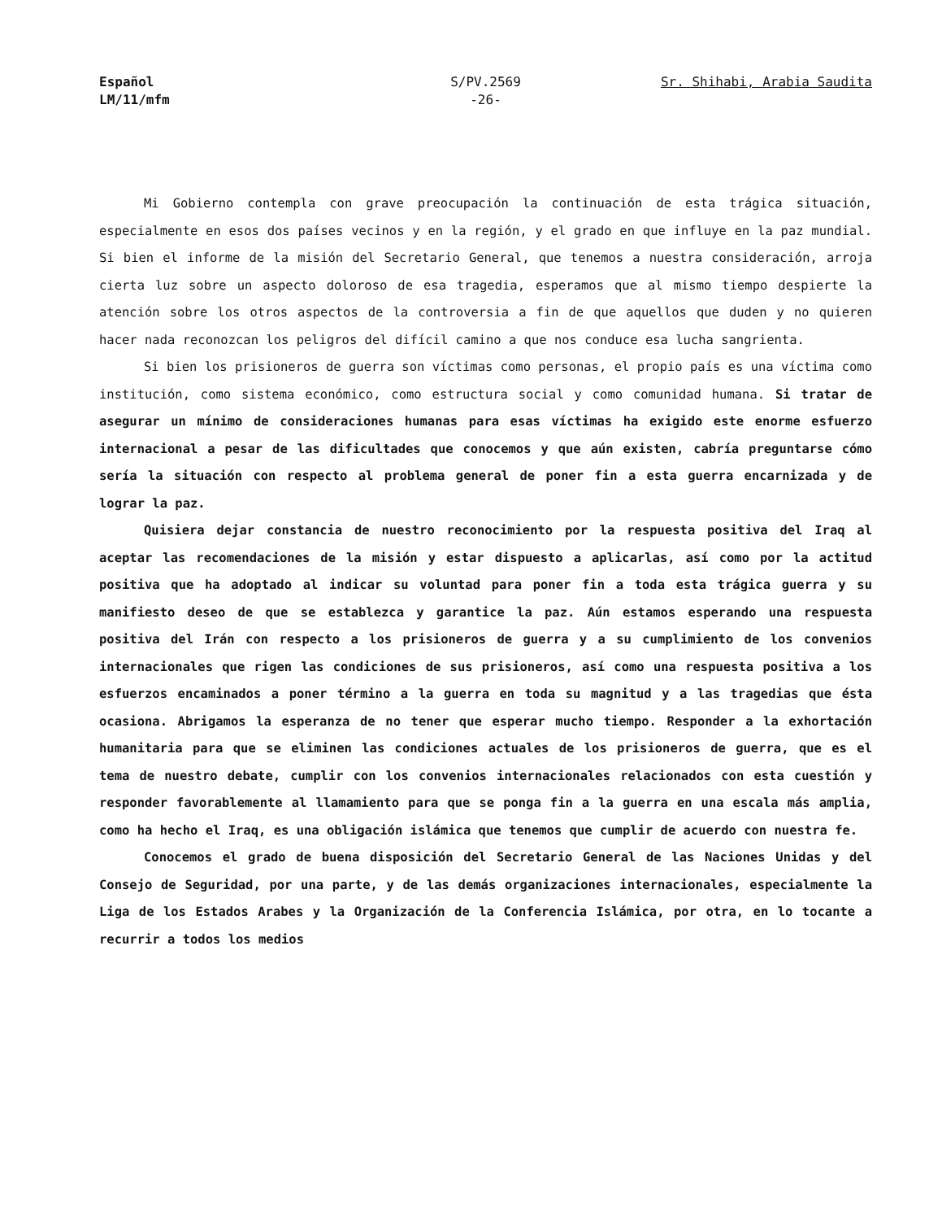Español
LM/11/mfm
S/PV.2569
-26-
Sr. Shihabi, Arabia Saudita
Mi Gobierno contempla con grave preocupación la continuación de esta trágica situación, especialmente en esos dos países vecinos y en la región, y el grado en que influye en la paz mundial. Si bien el informe de la misión del Secretario General, que tenemos a nuestra consideración, arroja cierta luz sobre un aspecto doloroso de esa tragedia, esperamos que al mismo tiempo despierte la atención sobre los otros aspectos de la controversia a fin de que aquellos que duden y no quieren hacer nada reconozcan los peligros del difícil camino a que nos conduce esa lucha sangrienta.
Si bien los prisioneros de guerra son víctimas como personas, el propio país es una víctima como institución, como sistema económico, como estructura social y como comunidad humana. Si tratar de asegurar un mínimo de consideraciones humanas para esas víctimas ha exigido este enorme esfuerzo internacional a pesar de las dificultades que conocemos y que aún existen, cabría preguntarse cómo sería la situación con respecto al problema general de poner fin a esta guerra encarnizada y de lograr la paz.
Quisiera dejar constancia de nuestro reconocimiento por la respuesta positiva del Iraq al aceptar las recomendaciones de la misión y estar dispuesto a aplicarlas, así como por la actitud positiva que ha adoptado al indicar su voluntad para poner fin a toda esta trágica guerra y su manifiesto deseo de que se establezca y garantice la paz. Aún estamos esperando una respuesta positiva del Irán con respecto a los prisioneros de guerra y a su cumplimiento de los convenios internacionales que rigen las condiciones de sus prisioneros, así como una respuesta positiva a los esfuerzos encaminados a poner término a la guerra en toda su magnitud y a las tragedias que ésta ocasiona. Abrigamos la esperanza de no tener que esperar mucho tiempo. Responder a la exhortación humanitaria para que se eliminen las condiciones actuales de los prisioneros de guerra, que es el tema de nuestro debate, cumplir con los convenios internacionales relacionados con esta cuestión y responder favorablemente al llamamiento para que se ponga fin a la guerra en una escala más amplia, como ha hecho el Iraq, es una obligación islámica que tenemos que cumplir de acuerdo con nuestra fe.
Conocemos el grado de buena disposición del Secretario General de las Naciones Unidas y del Consejo de Seguridad, por una parte, y de las demás organizaciones internacionales, especialmente la Liga de los Estados Arabes y la Organización de la Conferencia Islámica, por otra, en lo tocante a recurrir a todos los medios